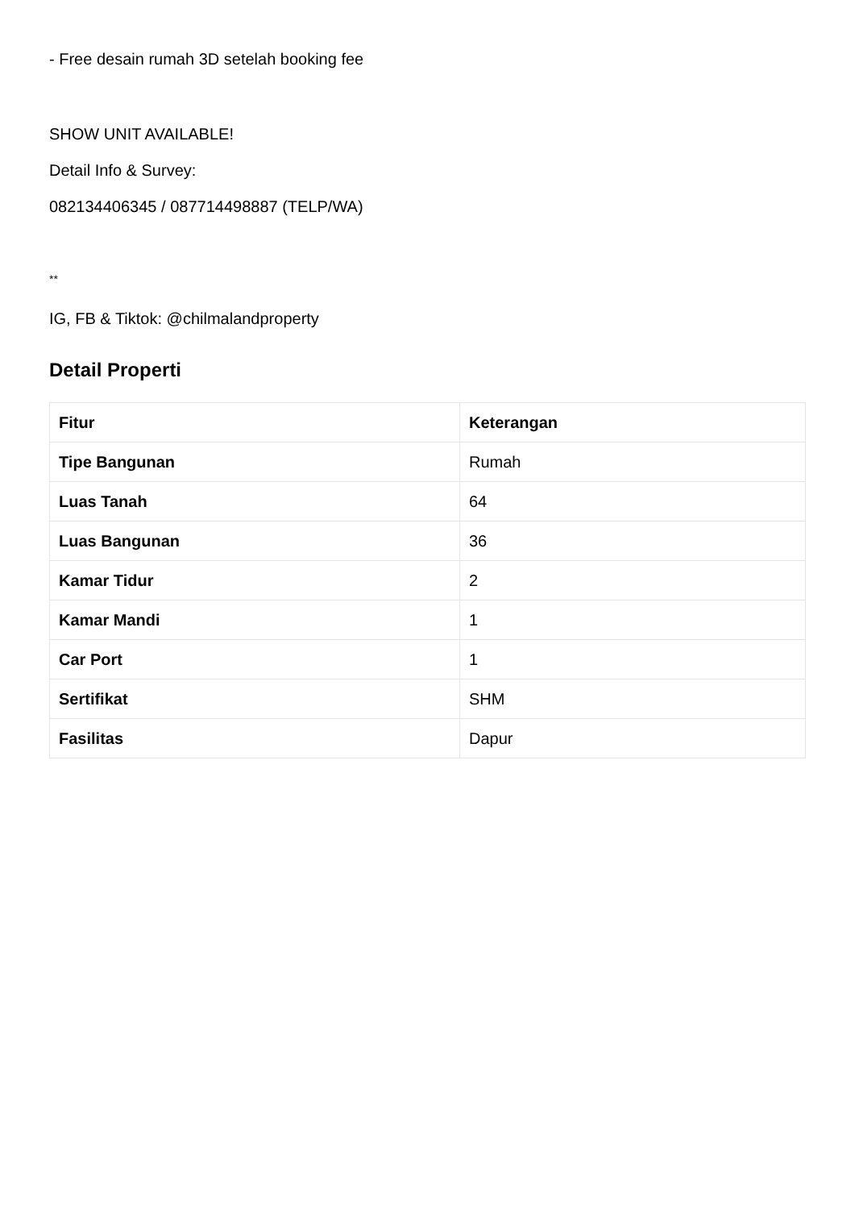- Free desain rumah 3D setelah booking fee
SHOW UNIT AVAILABLE!
Detail Info & Survey:
082134406345 / 087714498887 (TELP/WA)
**
IG, FB & Tiktok: @chilmalandproperty
Detail Properti
| Fitur | Keterangan |
| --- | --- |
| Tipe Bangunan | Rumah |
| Luas Tanah | 64 |
| Luas Bangunan | 36 |
| Kamar Tidur | 2 |
| Kamar Mandi | 1 |
| Car Port | 1 |
| Sertifikat | SHM |
| Fasilitas | Dapur |